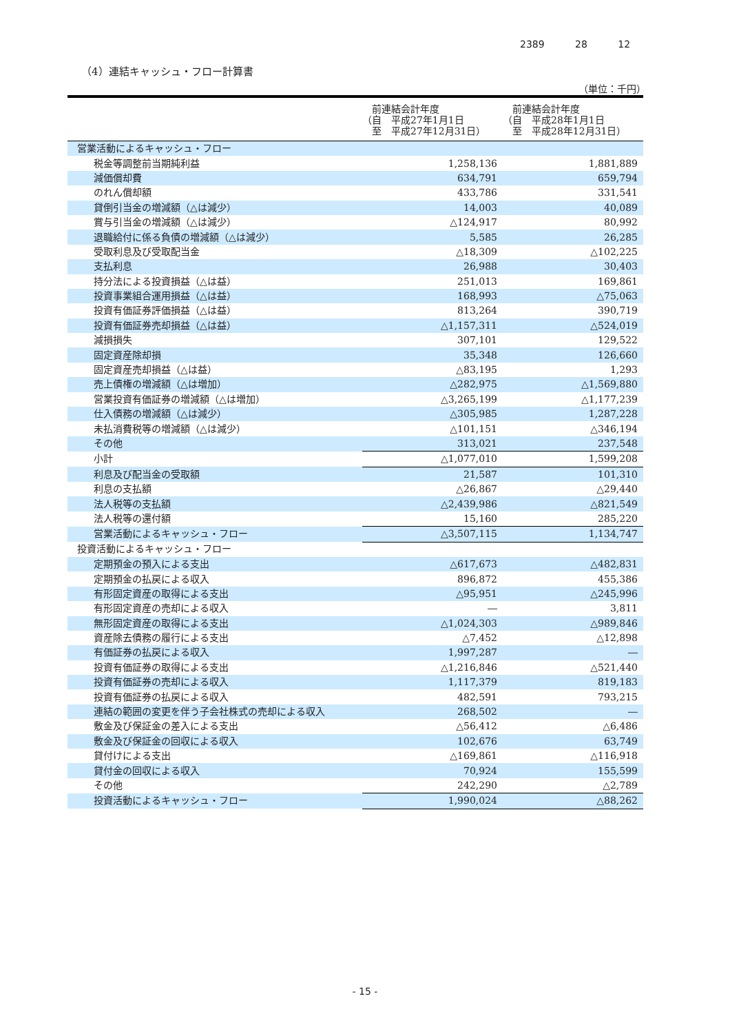2389 28 12
（4）連結キャッシュ・フロー計算書
（単位：千円）
| | 前連結会計年度 （自 平成27年1月1日 至 平成27年12月31日） | 前連結会計年度 （自 平成28年1月1日 至 平成28年12月31日） |
| --- | --- | --- |
| 営業活動によるキャッシュ・フロー | | |
| 税金等調整前当期純利益 | 1,258,136 | 1,881,889 |
| 減価償却費 | 634,791 | 659,794 |
| のれん償却額 | 433,786 | 331,541 |
| 貸倒引当金の増減額（△は減少） | 14,003 | 40,089 |
| 賞与引当金の増減額（△は減少） | △124,917 | 80,992 |
| 退職給付に係る負債の増減額（△は減少） | 5,585 | 26,285 |
| 受取利息及び受取配当金 | △18,309 | △102,225 |
| 支払利息 | 26,988 | 30,403 |
| 持分法による投資損益（△は益） | 251,013 | 169,861 |
| 投資事業組合運用損益（△は益） | 168,993 | △75,063 |
| 投資有価証券評価損益（△は益） | 813,264 | 390,719 |
| 投資有価証券売却損益（△は益） | △1,157,311 | △524,019 |
| 減損損失 | 307,101 | 129,522 |
| 固定資産除却損 | 35,348 | 126,660 |
| 固定資産売却損益（△は益） | △83,195 | 1,293 |
| 売上債権の増減額（△は増加） | △282,975 | △1,569,880 |
| 営業投資有価証券の増減額（△は増加） | △3,265,199 | △1,177,239 |
| 仕入債務の増減額（△は減少） | △305,985 | 1,287,228 |
| 未払消費税等の増減額（△は減少） | △101,151 | △346,194 |
| その他 | 313,021 | 237,548 |
| 小計 | △1,077,010 | 1,599,208 |
| 利息及び配当金の受取額 | 21,587 | 101,310 |
| 利息の支払額 | △26,867 | △29,440 |
| 法人税等の支払額 | △2,439,986 | △821,549 |
| 法人税等の還付額 | 15,160 | 285,220 |
| 営業活動によるキャッシュ・フロー | △3,507,115 | 1,134,747 |
| 投資活動によるキャッシュ・フロー | | |
| 定期預金の預入による支出 | △617,673 | △482,831 |
| 定期預金の払戻による収入 | 896,872 | 455,386 |
| 有形固定資産の取得による支出 | △95,951 | △245,996 |
| 有形固定資産の売却による収入 | ― | 3,811 |
| 無形固定資産の取得による支出 | △1,024,303 | △989,846 |
| 資産除去債務の履行による支出 | △7,452 | △12,898 |
| 有価証券の払戻による収入 | 1,997,287 | ― |
| 投資有価証券の取得による支出 | △1,216,846 | △521,440 |
| 投資有価証券の売却による収入 | 1,117,379 | 819,183 |
| 投資有価証券の払戻による収入 | 482,591 | 793,215 |
| 連結の範囲の変更を伴う子会社株式の売却による収入 | 268,502 | ― |
| 敷金及び保証金の差入による支出 | △56,412 | △6,486 |
| 敷金及び保証金の回収による収入 | 102,676 | 63,749 |
| 貸付けによる支出 | △169,861 | △116,918 |
| 貸付金の回収による収入 | 70,924 | 155,599 |
| その他 | 242,290 | △2,789 |
| 投資活動によるキャッシュ・フロー | 1,990,024 | △88,262 |
- 15 -